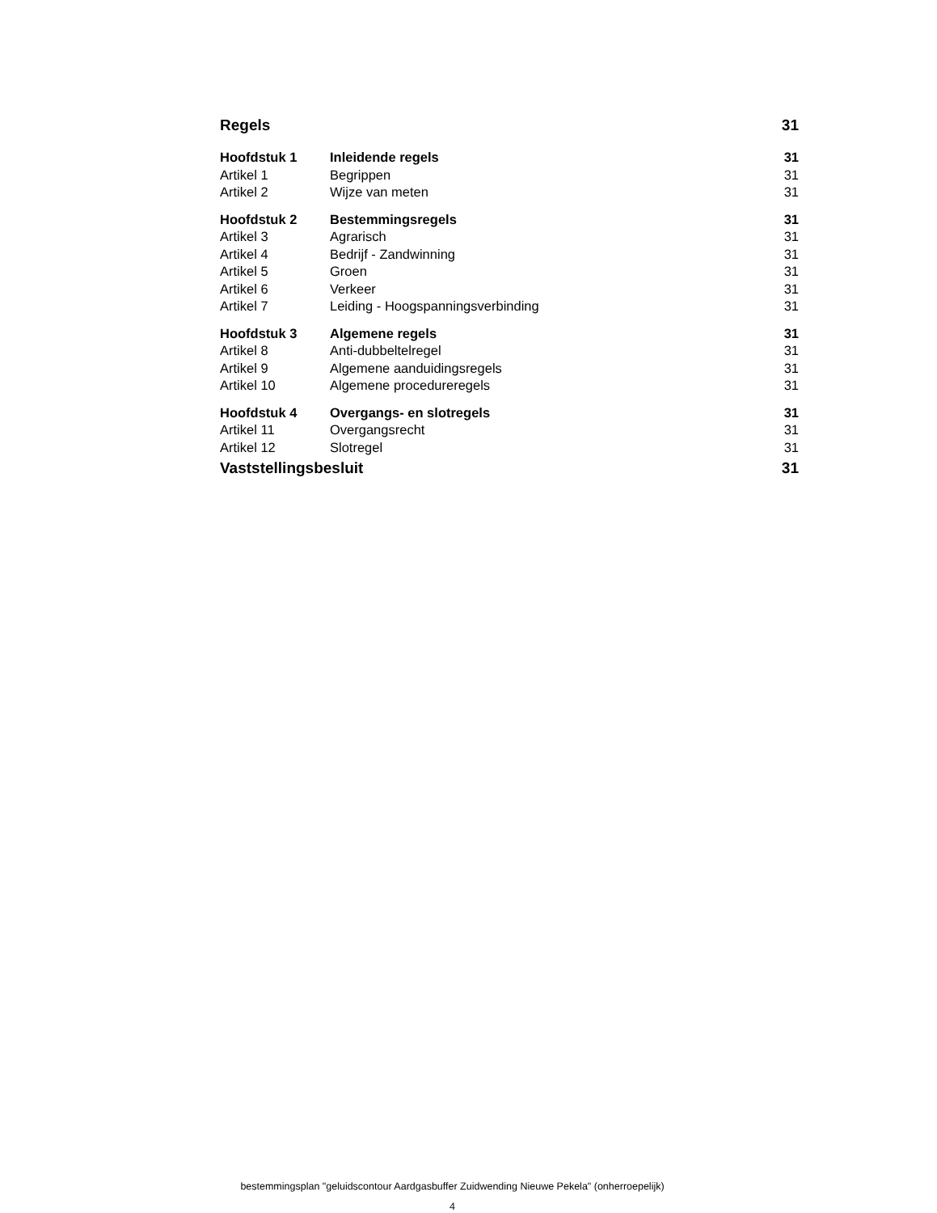Regels 31
Hoofdstuk 1 Inleidende regels 31
Artikel 1 Begrippen 31
Artikel 2 Wijze van meten 31
Hoofdstuk 2 Bestemmingsregels 31
Artikel 3 Agrarisch 31
Artikel 4 Bedrijf - Zandwinning 31
Artikel 5 Groen 31
Artikel 6 Verkeer 31
Artikel 7 Leiding - Hoogspanningsverbinding 31
Hoofdstuk 3 Algemene regels 31
Artikel 8 Anti-dubbeltelregel 31
Artikel 9 Algemene aanduidingsregels 31
Artikel 10 Algemene procedureregels 31
Hoofdstuk 4 Overgangs- en slotregels 31
Artikel 11 Overgangsrecht 31
Artikel 12 Slotregel 31
Vaststellingsbesluit 31
bestemmingsplan "geluidscontour Aardgasbuffer Zuidwending Nieuwe Pekela" (onherroepelijk)
4